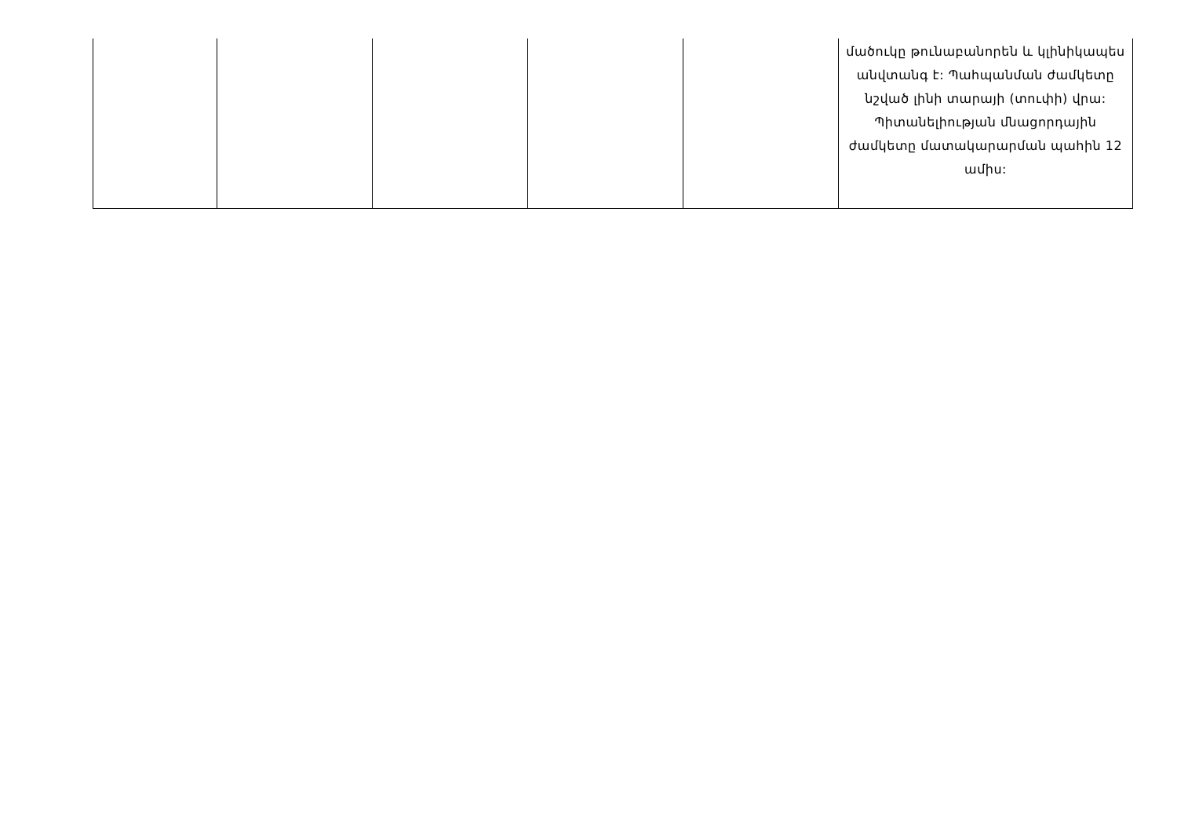| | | | | | մածուկը թունաբանորեն և կլինիկապես անվտանգ է: Պահպանման ժամկետը նշված լինի տարայի (տուփի) վրա: Պիտանելիության մնացորդային ժամկետը մատակարարման պահին 12 ամիս: |